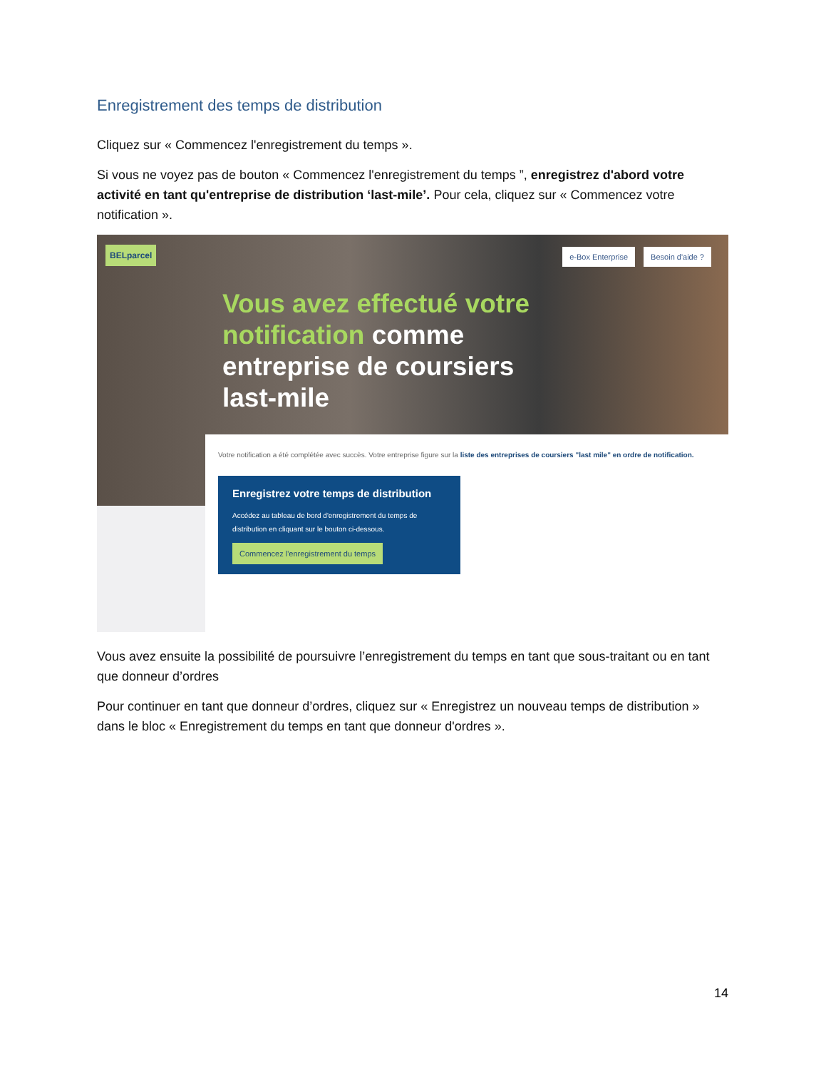Enregistrement des temps de distribution
Cliquez sur « Commencez l'enregistrement du temps ».
Si vous ne voyez pas de bouton « Commencez l'enregistrement du temps ”, enregistrez d'abord votre activité en tant qu'entreprise de distribution ‘last-mile’. Pour cela, cliquez sur « Commencez votre notification ».
BELparcel
e-Box Enterprise Besoin d'aide ?
Vous avez effectué votre
notification comme
entreprise de coursiers
last-mile
Votre notification a été complétée avec succès. Votre entreprise figure sur la liste des entreprises de coursiers "last mile" en ordre de notification.
Enregistrez votre temps de distribution
Accédez au tableau de bord d'enregistrement du temps de distribution en cliquant sur le bouton ci-dessous.
Commencez l'enregistrement du temps
Vous avez ensuite la possibilité de poursuivre l’enregistrement du temps en tant que sous-traitant ou en tant que donneur d’ordres
Pour continuer en tant que donneur d’ordres, cliquez sur « Enregistrez un nouveau temps de distribution » dans le bloc « Enregistrement du temps en tant que donneur d'ordres ».
14